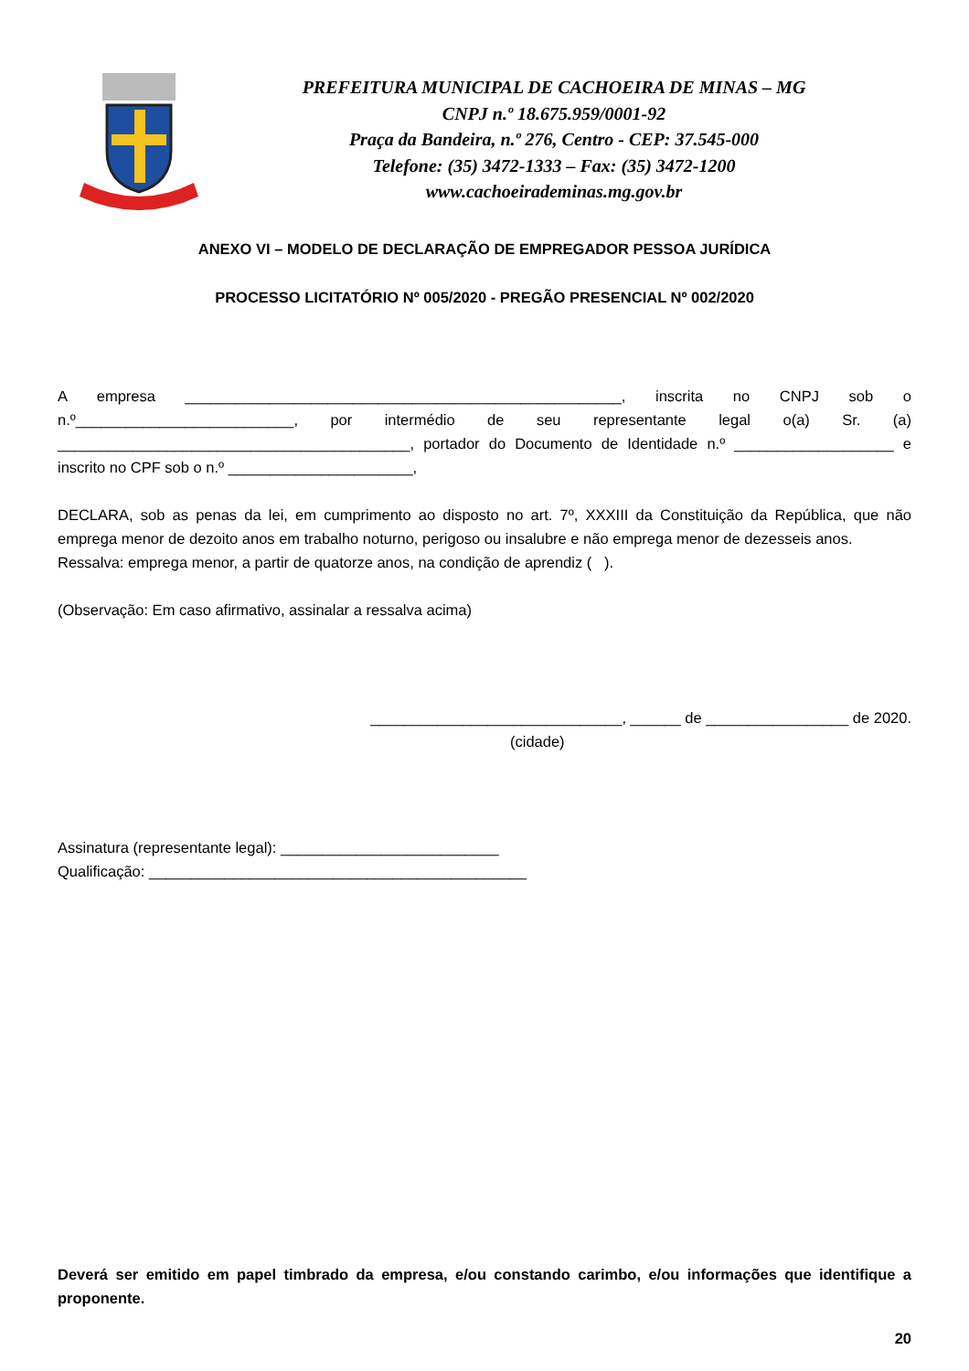PREFEITURA MUNICIPAL DE CACHOEIRA DE MINAS – MG
CNPJ n.º 18.675.959/0001-92
Praça da Bandeira, n.º 276, Centro - CEP: 37.545-000
Telefone: (35) 3472-1333 – Fax: (35) 3472-1200
www.cachoeirademinas.mg.gov.br
ANEXO VI – MODELO DE DECLARAÇÃO DE EMPREGADOR PESSOA JURÍDICA
PROCESSO LICITATÓRIO Nº 005/2020 - PREGÃO PRESENCIAL Nº 002/2020
A empresa ____________________________________________________, inscrita no CNPJ sob o n.º__________________________, por intermédio de seu representante legal o(a) Sr. (a) __________________________________________, portador do Documento de Identidade n.º ___________________ e inscrito no CPF sob o n.º ______________________,
DECLARA, sob as penas da lei, em cumprimento ao disposto no art. 7º, XXXIII da Constituição da República, que não emprega menor de dezoito anos em trabalho noturno, perigoso ou insalubre e não emprega menor de dezesseis anos.
Ressalva: emprega menor, a partir de quatorze anos, na condição de aprendiz ( ).
(Observação: Em caso afirmativo, assinalar a ressalva acima)
______________________________, ______ de _________________ de 2020.
(cidade)
Assinatura (representante legal): __________________________
Qualificação: _____________________________________________
Deverá ser emitido em papel timbrado da empresa, e/ou constando carimbo, e/ou informações que identifique a proponente.
20